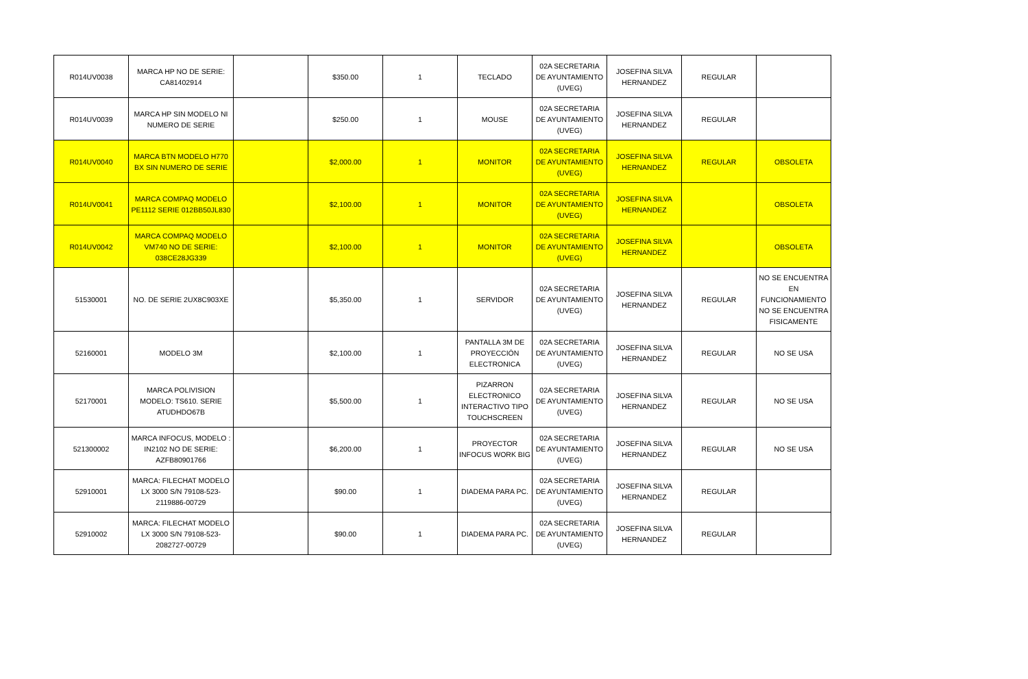| R014UV0038 | MARCA HP NO DE SERIE: CA81402914 | | $350.00 | 1 | TECLADO | 02A SECRETARIA DE AYUNTAMIENTO (UVEG) | JOSEFINA SILVA HERNANDEZ | REGULAR | |
| R014UV0039 | MARCA HP SIN MODELO NI NUMERO DE SERIE | | $250.00 | 1 | MOUSE | 02A SECRETARIA DE AYUNTAMIENTO (UVEG) | JOSEFINA SILVA HERNANDEZ | REGULAR | |
| R014UV0040 | MARCA BTN MODELO H770 BX SIN NUMERO DE SERIE | | $2,000.00 | 1 | MONITOR | 02A SECRETARIA DE AYUNTAMIENTO (UVEG) | JOSEFINA SILVA HERNANDEZ | REGULAR | OBSOLETA |
| R014UV0041 | MARCA COMPAQ MODELO PE1112 SERIE 012BB50JL830 | | $2,100.00 | 1 | MONITOR | 02A SECRETARIA DE AYUNTAMIENTO (UVEG) | JOSEFINA SILVA HERNANDEZ | | OBSOLETA |
| R014UV0042 | MARCA COMPAQ MODELO VM740 NO DE SERIE: 038CE28JG339 | | $2,100.00 | 1 | MONITOR | 02A SECRETARIA DE AYUNTAMIENTO (UVEG) | JOSEFINA SILVA HERNANDEZ | | OBSOLETA |
| 51530001 | NO. DE SERIE 2UX8C903XE | | $5,350.00 | 1 | SERVIDOR | 02A SECRETARIA DE AYUNTAMIENTO (UVEG) | JOSEFINA SILVA HERNANDEZ | REGULAR | NO SE ENCUENTRA EN FUNCIONAMIENTO NO SE ENCUENTRA FISICAMENTE |
| 52160001 | MODELO 3M | | $2,100.00 | 1 | PANTALLA 3M DE PROYECCIÓN ELECTRONICA | 02A SECRETARIA DE AYUNTAMIENTO (UVEG) | JOSEFINA SILVA HERNANDEZ | REGULAR | NO SE USA |
| 52170001 | MARCA POLIVISION MODELO: TS610. SERIE ATUDHDO67B | | $5,500.00 | 1 | PIZARRON ELECTRONICO INTERACTIVO TIPO TOUCHSCREEN | 02A SECRETARIA DE AYUNTAMIENTO (UVEG) | JOSEFINA SILVA HERNANDEZ | REGULAR | NO SE USA |
| 521300002 | MARCA INFOCUS, MODELO : IN2102 NO DE SERIE: AZFB80901766 | | $6,200.00 | 1 | PROYECTOR INFOCUS WORK BIG | 02A SECRETARIA DE AYUNTAMIENTO (UVEG) | JOSEFINA SILVA HERNANDEZ | REGULAR | NO SE USA |
| 52910001 | MARCA: FILECHAT MODELO LX 3000 S/N 79108-523-2119886-00729 | | $90.00 | 1 | DIADEMA PARA PC. | 02A SECRETARIA DE AYUNTAMIENTO (UVEG) | JOSEFINA SILVA HERNANDEZ | REGULAR | |
| 52910002 | MARCA: FILECHAT MODELO LX 3000 S/N 79108-523-2082727-00729 | | $90.00 | 1 | DIADEMA PARA PC. | 02A SECRETARIA DE AYUNTAMIENTO (UVEG) | JOSEFINA SILVA HERNANDEZ | REGULAR | |